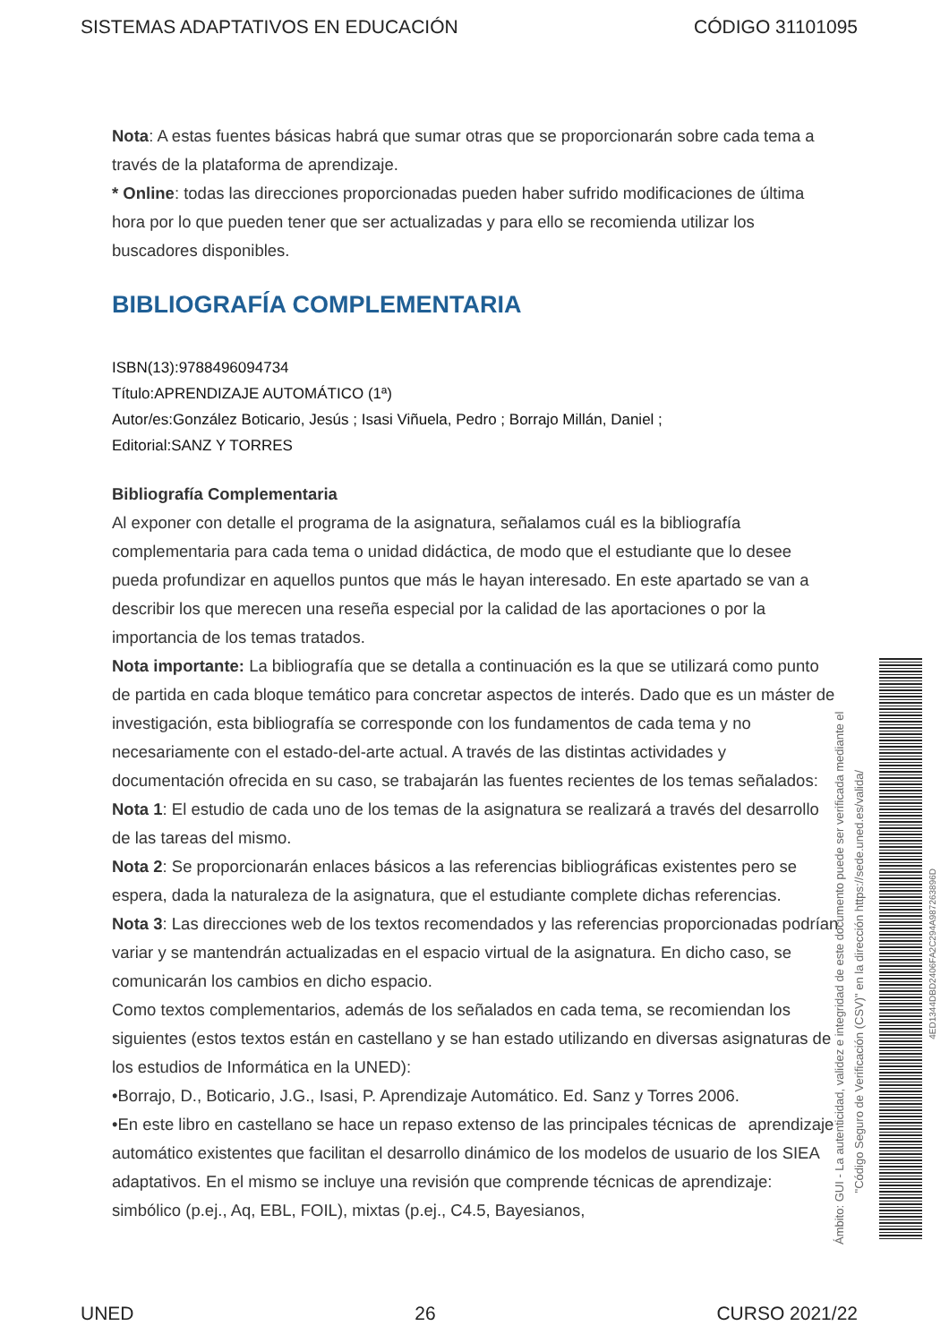SISTEMAS ADAPTATIVOS EN EDUCACIÓN CÓDIGO 31101095
Nota: A estas fuentes básicas habrá que sumar otras que se proporcionarán sobre cada tema a través de la plataforma de aprendizaje.
* Online: todas las direcciones proporcionadas pueden haber sufrido modificaciones de última hora por lo que pueden tener que ser actualizadas y para ello se recomienda utilizar los buscadores disponibles.
BIBLIOGRAFÍA COMPLEMENTARIA
ISBN(13):9788496094734
Título:APRENDIZAJE AUTOMÁTICO (1ª)
Autor/es:González Boticario, Jesús ; Isasi Viñuela, Pedro ; Borrajo Millán, Daniel ;
Editorial:SANZ Y TORRES
Bibliografía Complementaria
Al exponer con detalle el programa de la asignatura, señalamos cuál es la bibliografía complementaria para cada tema o unidad didáctica, de modo que el estudiante que lo desee pueda profundizar en aquellos puntos que más le hayan interesado. En este apartado se van a describir los que merecen una reseña especial por la calidad de las aportaciones o por la importancia de los temas tratados.
Nota importante: La bibliografía que se detalla a continuación es la que se utilizará como punto de partida en cada bloque temático para concretar aspectos de interés. Dado que es un máster de investigación, esta bibliografía se corresponde con los fundamentos de cada tema y no necesariamente con el estado-del-arte actual. A través de las distintas actividades y documentación ofrecida en su caso, se trabajarán las fuentes recientes de los temas señalados:
Nota 1: El estudio de cada uno de los temas de la asignatura se realizará a través del desarrollo de las tareas del mismo.
Nota 2: Se proporcionarán enlaces básicos a las referencias bibliográficas existentes pero se espera, dada la naturaleza de la asignatura, que el estudiante complete dichas referencias.
Nota 3: Las direcciones web de los textos recomendados y las referencias proporcionadas podrían variar y se mantendrán actualizadas en el espacio virtual de la asignatura. En dicho caso, se comunicarán los cambios en dicho espacio.
Como textos complementarios, además de los señalados en cada tema, se recomiendan los siguientes (estos textos están en castellano y se han estado utilizando en diversas asignaturas de los estudios de Informática en la UNED):
•Borrajo, D., Boticario, J.G., Isasi, P. Aprendizaje Automático. Ed. Sanz y Torres 2006.
•En este libro en castellano se hace un repaso extenso de las principales técnicas de aprendizaje automático existentes que facilitan el desarrollo dinámico de los modelos de usuario de los SIEA adaptativos. En el mismo se incluye una revisión que comprende técnicas de aprendizaje: simbólico (p.ej., Aq, EBL, FOIL), mixtas (p.ej., C4.5, Bayesianos,
Ámbito: GUI - La autenticidad, validez e integridad de este documento puede ser verificada mediante el
"Código Seguro de Verificación (CSV)" en la dirección https://sede.uned.es/valida/
4ED1344DBD2406FA2C294A987263896D
UNED 26 CURSO 2021/22